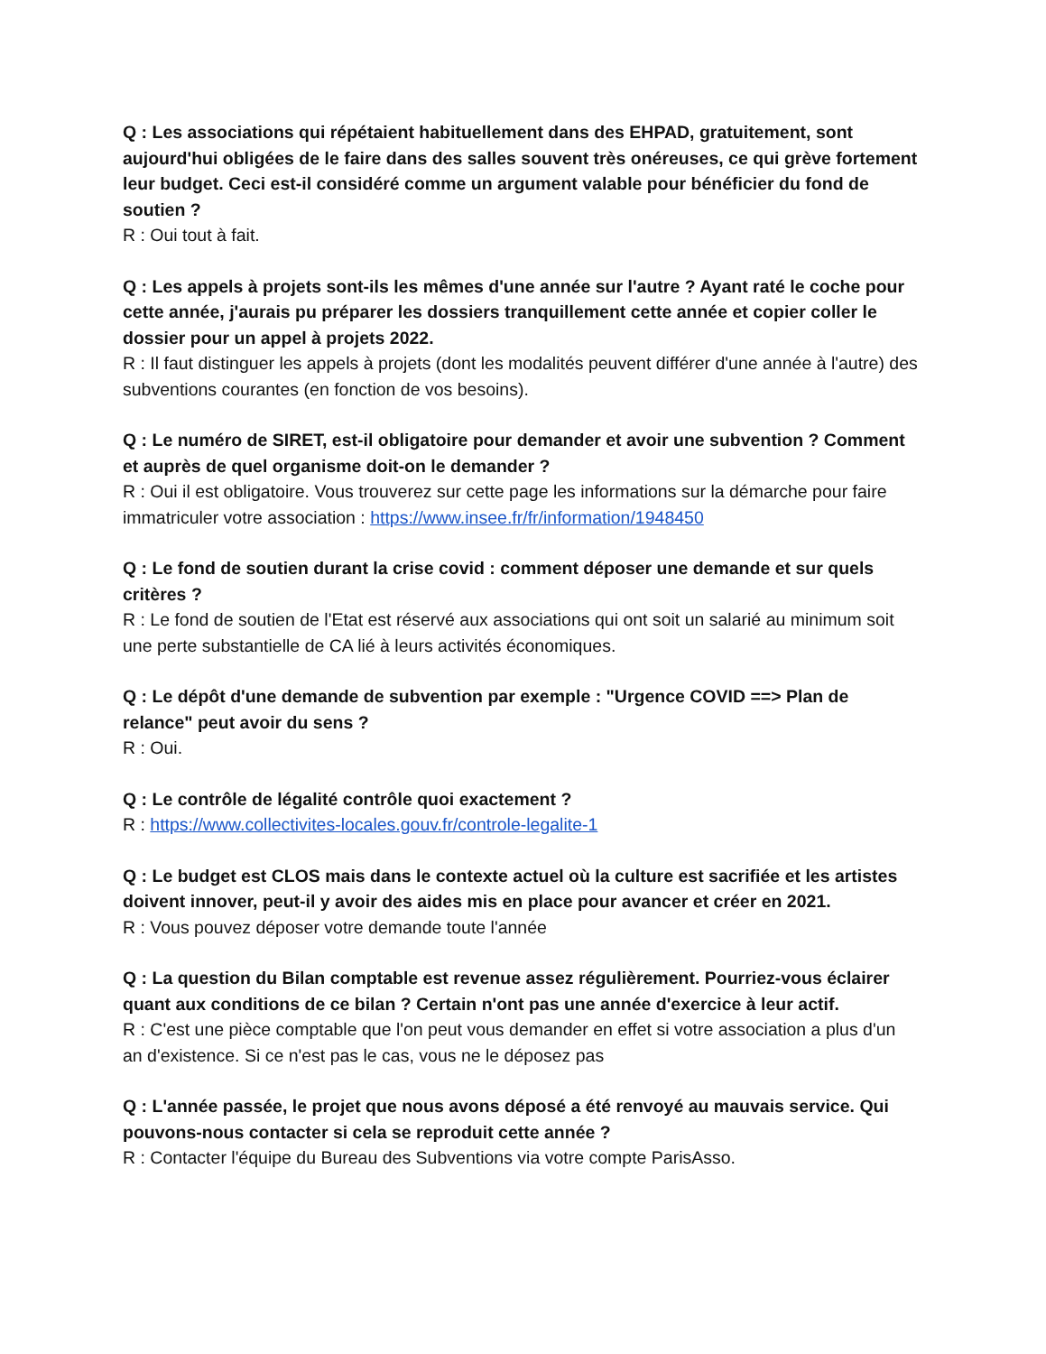Q : Les associations qui répétaient habituellement dans des EHPAD, gratuitement, sont aujourd'hui obligées de le faire dans des salles souvent très onéreuses, ce qui grève fortement leur budget. Ceci est-il considéré comme un argument valable pour bénéficier du fond de soutien ?
R : Oui tout à fait.
Q : Les appels à projets sont-ils les mêmes d'une année sur l'autre ? Ayant raté le coche pour cette année, j'aurais pu préparer les dossiers tranquillement cette année et copier coller le dossier pour un appel à projets 2022.
R : Il faut distinguer les appels à projets (dont les modalités peuvent différer d'une année à l'autre) des subventions courantes (en fonction de vos besoins).
Q : Le numéro de SIRET, est-il obligatoire pour demander et avoir une subvention ? Comment et auprès de quel organisme doit-on le demander ?
R : Oui il est obligatoire. Vous trouverez sur cette page les informations sur la démarche pour faire immatriculer votre association : https://www.insee.fr/fr/information/1948450
Q : Le fond de soutien durant la crise covid : comment déposer une demande et sur quels critères ?
R : Le fond de soutien de l'Etat est réservé aux associations qui ont soit un salarié au minimum soit une perte substantielle de CA lié à leurs activités économiques.
Q : Le dépôt d'une demande de subvention par exemple : "Urgence COVID ==> Plan de relance" peut avoir du sens ?
R : Oui.
Q : Le contrôle de légalité contrôle quoi exactement ?
R : https://www.collectivites-locales.gouv.fr/controle-legalite-1
Q : Le budget est CLOS mais dans le contexte actuel où la culture est sacrifiée et les artistes doivent innover, peut-il y avoir des aides mis en place pour avancer et créer en 2021.
R : Vous pouvez déposer votre demande toute l'année
Q : La question du Bilan comptable est revenue assez régulièrement. Pourriez-vous éclairer quant aux conditions de ce bilan ? Certain n'ont pas une année d'exercice à leur actif.
R : C'est une pièce comptable que l'on peut vous demander en effet si votre association a plus d'un an d'existence. Si ce n'est pas le cas, vous ne le déposez pas
Q : L'année passée, le projet que nous avons déposé a été renvoyé au mauvais service. Qui pouvons-nous contacter si cela se reproduit cette année ?
R : Contacter l'équipe du Bureau des Subventions via votre compte ParisAsso.